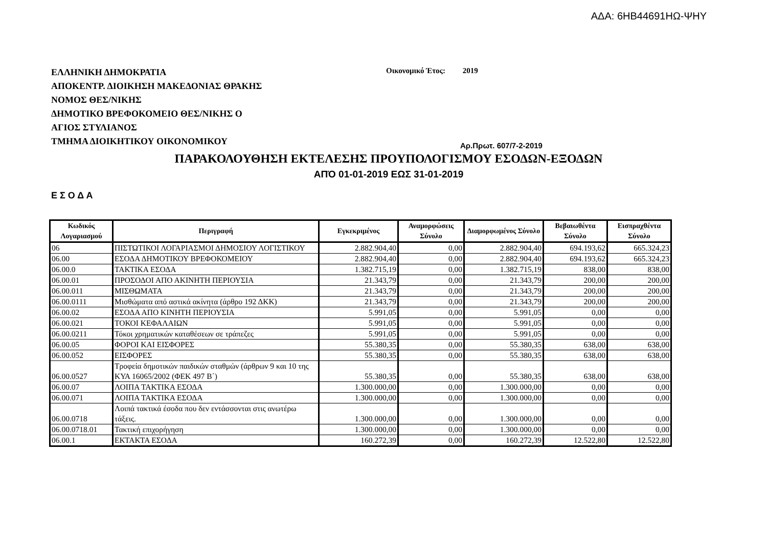ΑΔΑ: 6ΗΒ44691ΗΩ-ΨΗΥ
ΕΛΛΗΝΙΚΗ ΔΗΜΟΚΡΑΤΙΑ
ΑΠΟΚΕΝΤΡ. ΔΙΟΙΚΗΣΗ ΜΑΚΕΔΟΝΙΑΣ ΘΡΑΚΗΣ
ΝΟΜΟΣ ΘΕΣ/ΝΙΚΗΣ
ΔΗΜΟΤΙΚΟ ΒΡΕΦΟΚΟΜΕΙΟ ΘΕΣ/ΝΙΚΗΣ Ο
ΑΓΙΟΣ ΣΤΥΛΙΑΝΟΣ
ΤΜΗΜΑ ΔΙΟΙΚΗΤΙΚΟΥ ΟΙΚΟΝΟΜΙΚΟΥ
Οικονομικό Έτος: 2019
Αρ.Πρωτ. 607/7-2-2019
ΠΑΡΑΚΟΛΟΥΘΗΣΗ ΕΚΤΕΛΕΣΗΣ ΠΡΟΥΠΟΛΟΓΙΣΜΟΥ ΕΣΟΔΩΝ-ΕΞΟΔΩΝ
ΑΠΌ 01-01-2019 ΕΩΣ 31-01-2019
Ε Σ Ο Δ Α
| Κωδικός Λογαριασμού | Περιγραφή | Εγκεκριμένος | Αναμορφώσεις Σύνολο | Διαμορφωμένος Σύνολο | Βεβαιωθέντα Σύνολο | Εισπραχθέντα Σύνολο |
| --- | --- | --- | --- | --- | --- | --- |
| 06 | ΠΙΣΤΩΤΙΚΟΙ ΛΟΓΑΡΙΑΣΜΟΙ ΔΗΜΟΣΙΟΥ ΛΟΓΙΣΤΙΚΟΥ | 2.882.904,40 | 0,00 | 2.882.904,40 | 694.193,62 | 665.324,23 |
| 06.00 | ΕΣΟΔΑ ΔΗΜΟΤΙΚΟΥ ΒΡΕΦΟΚΟΜΕΙΟΥ | 2.882.904,40 | 0,00 | 2.882.904,40 | 694.193,62 | 665.324,23 |
| 06.00.0 | ΤΑΚΤΙΚΑ ΕΣΟΔΑ | 1.382.715,19 | 0,00 | 1.382.715,19 | 838,00 | 838,00 |
| 06.00.01 | ΠΡΟΣΟΔΟΙ ΑΠΟ ΑΚΙΝΗΤΗ ΠΕΡΙΟΥΣΙΑ | 21.343,79 | 0,00 | 21.343,79 | 200,00 | 200,00 |
| 06.00.011 | ΜΙΣΘΩΜΑΤΑ | 21.343,79 | 0,00 | 21.343,79 | 200,00 | 200,00 |
| 06.00.0111 | Μισθώματα από αστικά ακίνητα (άρθρο 192 ΔΚΚ) | 21.343,79 | 0,00 | 21.343,79 | 200,00 | 200,00 |
| 06.00.02 | ΕΣΟΔΑ ΑΠΟ ΚΙΝΗΤΗ ΠΕΡΙΟΥΣΙΑ | 5.991,05 | 0,00 | 5.991,05 | 0,00 | 0,00 |
| 06.00.021 | ΤΟΚΟΙ ΚΕΦΑΛΑΙΩΝ | 5.991,05 | 0,00 | 5.991,05 | 0,00 | 0,00 |
| 06.00.0211 | Τόκοι χρηματικών καταθέσεων σε τράπεζες | 5.991,05 | 0,00 | 5.991,05 | 0,00 | 0,00 |
| 06.00.05 | ΦΟΡΟΙ ΚΑΙ ΕΙΣΦΟΡΕΣ | 55.380,35 | 0,00 | 55.380,35 | 638,00 | 638,00 |
| 06.00.052 | ΕΙΣΦΟΡΕΣ | 55.380,35 | 0,00 | 55.380,35 | 638,00 | 638,00 |
| 06.00.0527 | Τροφεία δημοτικών παιδικών σταθμών (άρθρων 9 και 10 της ΚΥΑ 16065/2002 (ΦΕΚ 497 Β΄) | 55.380,35 | 0,00 | 55.380,35 | 638,00 | 638,00 |
| 06.00.07 | ΛΟΙΠΑ ΤΑΚΤΙΚΑ ΕΣΟΔΑ | 1.300.000,00 | 0,00 | 1.300.000,00 | 0,00 | 0,00 |
| 06.00.071 | ΛΟΙΠΑ ΤΑΚΤΙΚΑ ΕΣΟΔΑ | 1.300.000,00 | 0,00 | 1.300.000,00 | 0,00 | 0,00 |
| 06.00.0718 | Λοιπά τακτικά έσοδα που δεν εντάσσονται στις ανωτέρω τάξεις. | 1.300.000,00 | 0,00 | 1.300.000,00 | 0,00 | 0,00 |
| 06.00.0718.01 | Τακτική επιχορήγηση | 1.300.000,00 | 0,00 | 1.300.000,00 | 0,00 | 0,00 |
| 06.00.1 | ΕΚΤΑΚΤΑ ΕΣΟΔΑ | 160.272,39 | 0,00 | 160.272,39 | 12.522,80 | 12.522,80 |